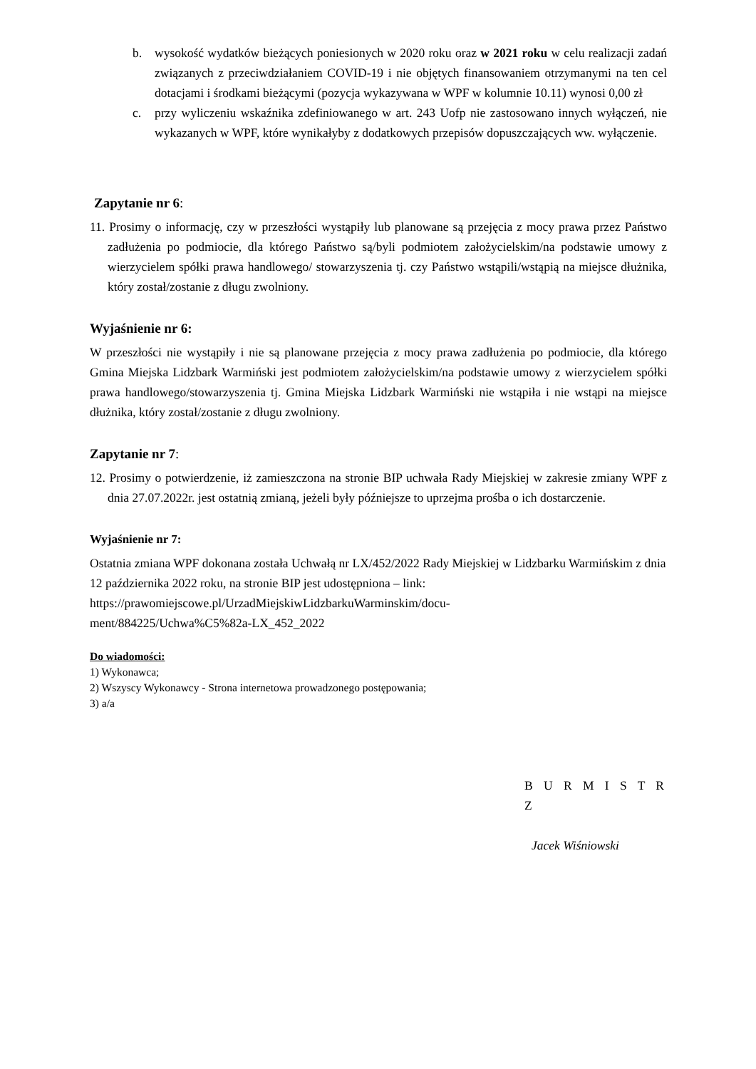b. wysokość wydatków bieżących poniesionych w 2020 roku oraz w 2021 roku w celu realizacji zadań związanych z przeciwdziałaniem COVID-19 i nie objętych finansowaniem otrzymanymi na ten cel dotacjami i środkami bieżącymi (pozycja wykazywana w WPF w kolumnie 10.11) wynosi 0,00 zł
c. przy wyliczeniu wskaźnika zdefiniowanego w art. 243 Uofp nie zastosowano innych wyłączeń, nie wykazanych w WPF, które wynikałyby z dodatkowych przepisów dopuszczających ww. wyłączenie.
Zapytanie nr 6:
11. Prosimy o informację, czy w przeszłości wystąpiły lub planowane są przejęcia z mocy prawa przez Państwo zadłużenia po podmiocie, dla którego Państwo są/byli podmiotem założycielskim/na podstawie umowy z wierzycielem spółki prawa handlowego/ stowarzyszenia tj. czy Państwo wstąpili/wstąpią na miejsce dłużnika, który został/zostanie z długu zwolniony.
Wyjaśnienie nr 6:
W przeszłości nie wystąpiły i nie są planowane przejęcia z mocy prawa zadłużenia po podmiocie, dla którego Gmina Miejska Lidzbark Warmiński jest podmiotem założycielskim/na podstawie umowy z wierzycielem spółki prawa handlowego/stowarzyszenia tj. Gmina Miejska Lidzbark Warmiński nie wstąpiła i nie wstąpi na miejsce dłużnika, który został/zostanie z długu zwolniony.
Zapytanie nr 7:
12. Prosimy o potwierdzenie, iż zamieszczona na stronie BIP uchwała Rady Miejskiej w zakresie zmiany WPF z dnia 27.07.2022r. jest ostatnią zmianą, jeżeli były późniejsze to uprzejma prośba o ich dostarczenie.
Wyjaśnienie nr 7:
Ostatnia zmiana WPF dokonana została Uchwałą nr LX/452/2022 Rady Miejskiej w Lidzbarku Warmińskim z dnia 12 października 2022 roku, na stronie BIP jest udostępniona – link:
https://prawomiejscowe.pl/UrzadMiejskiwLidzbarkuWarminskim/docu-
ment/884225/Uchwa%C5%82a-LX_452_2022
Do wiadomości:
1) Wykonawca;
2) Wszyscy Wykonawcy - Strona internetowa prowadzonego postępowania;
3) a/a
B U R M I S T R Z
Jacek Wiśniowski